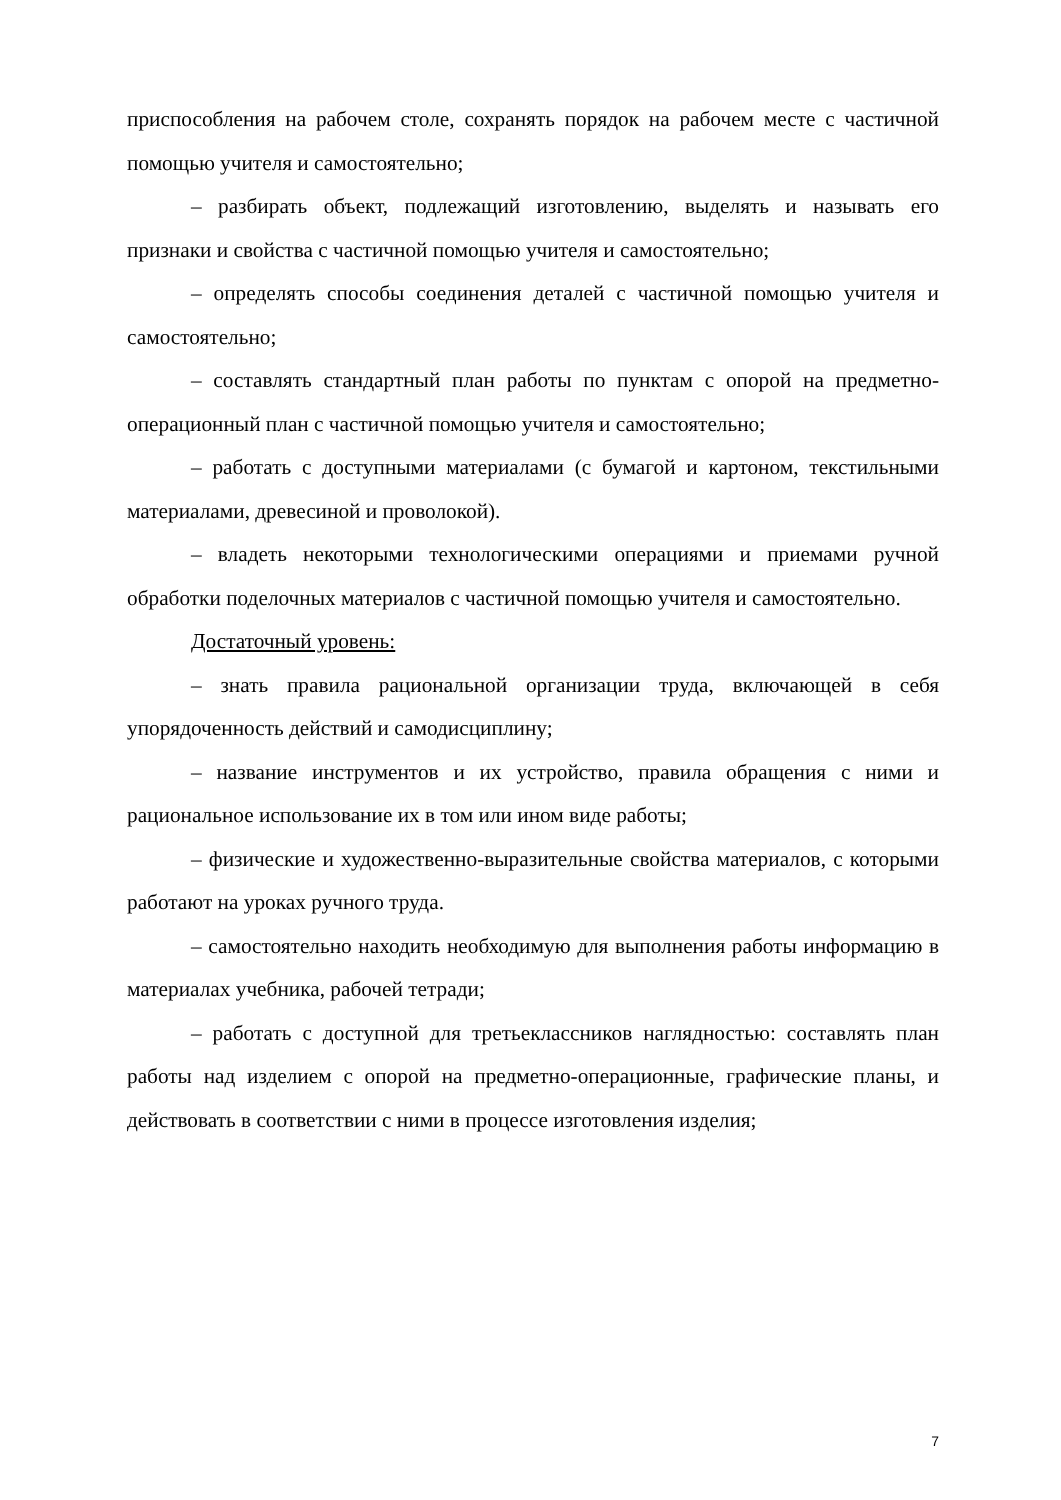приспособления на рабочем столе, сохранять порядок на рабочем месте с частичной помощью учителя и самостоятельно;
– разбирать объект, подлежащий изготовлению, выделять и называть его признаки и свойства с частичной помощью учителя и самостоятельно;
– определять способы соединения деталей с частичной помощью учителя и самостоятельно;
– составлять стандартный план работы по пунктам с опорой на предметно-операционный план с частичной помощью учителя и самостоятельно;
– работать с доступными материалами (с бумагой и картоном, текстильными материалами, древесиной и проволокой).
– владеть некоторыми технологическими операциями и приемами ручной обработки поделочных материалов с частичной помощью учителя и самостоятельно.
Достаточный уровень:
– знать правила рациональной организации труда, включающей в себя упорядоченность действий и самодисциплину;
– название инструментов и их устройство, правила обращения с ними и рациональное использование их в том или ином виде работы;
– физические и художественно-выразительные свойства материалов, с которыми работают на уроках ручного труда.
– самостоятельно находить необходимую для выполнения работы информацию в материалах учебника, рабочей тетради;
– работать с доступной для третьеклассников наглядностью: составлять план работы над изделием с опорой на предметно-операционные, графические планы, и действовать в соответствии с ними в процессе изготовления изделия;
7